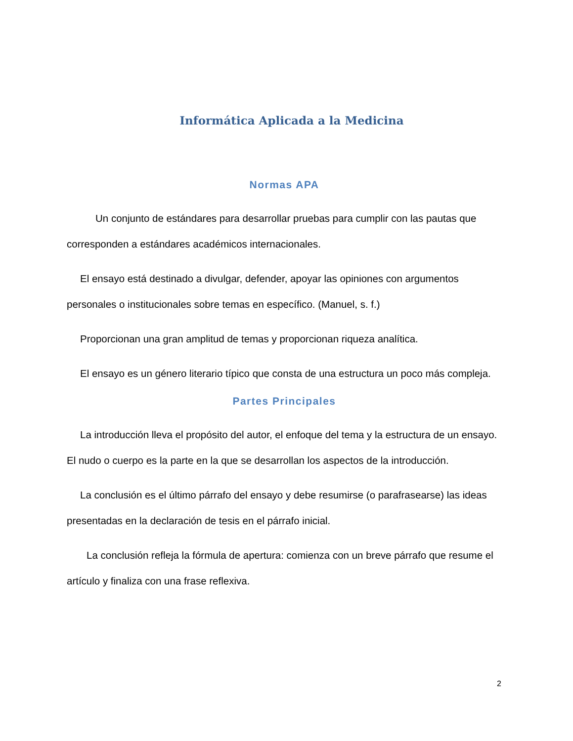Informática Aplicada a la Medicina
Normas APA
Un conjunto de estándares para desarrollar pruebas para cumplir con las pautas que corresponden a estándares académicos internacionales.
El ensayo está destinado a divulgar, defender, apoyar las opiniones con argumentos personales o institucionales sobre temas en específico. (Manuel, s. f.)
Proporcionan una gran amplitud de temas y proporcionan riqueza analítica.
El ensayo es un género literario típico que consta de una estructura un poco más compleja.
Partes Principales
La introducción lleva el propósito del autor, el enfoque del tema y la estructura de un ensayo. El nudo o cuerpo es la parte en la que se desarrollan los aspectos de la introducción.
La conclusión es el último párrafo del ensayo y debe resumirse (o parafrasearse) las ideas presentadas en la declaración de tesis en el párrafo inicial.
La conclusión refleja la fórmula de apertura: comienza con un breve párrafo que resume el artículo y finaliza con una frase reflexiva.
2